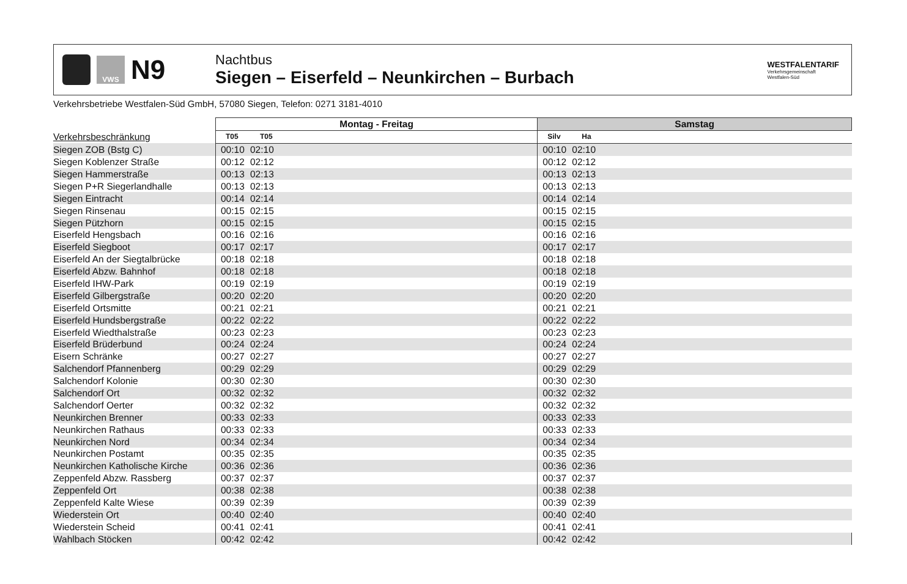VWS
N9
Nachtbus
Siegen – Eiserfeld – Neunkirchen – Burbach
WESTFALENTARIF
Verkehrsgemeinschaft
Westfalen-Süd
Verkehrsbetriebe Westfalen-Süd GmbH, 57080 Siegen, Telefon: 0271 3181-4010
| | Montag - Freitag | | | Samstag | | |
| --- | --- | --- | --- | --- | --- | --- |
| Verkehrsbeschränkung | T05 | T05 | | Silv | Ha | |
| Siegen ZOB (Bstg C) | 00:10 | 02:10 | | 00:10 | 02:10 | |
| Siegen Koblenzer Straße | 00:12 | 02:12 | | 00:12 | 02:12 | |
| Siegen Hammerstraße | 00:13 | 02:13 | | 00:13 | 02:13 | |
| Siegen P+R Siegerlandhalle | 00:13 | 02:13 | | 00:13 | 02:13 | |
| Siegen Eintracht | 00:14 | 02:14 | | 00:14 | 02:14 | |
| Siegen Rinsenau | 00:15 | 02:15 | | 00:15 | 02:15 | |
| Siegen Pützhorn | 00:15 | 02:15 | | 00:15 | 02:15 | |
| Eiserfeld Hengsbach | 00:16 | 02:16 | | 00:16 | 02:16 | |
| Eiserfeld Siegboot | 00:17 | 02:17 | | 00:17 | 02:17 | |
| Eiserfeld An der Siegtalbrücke | 00:18 | 02:18 | | 00:18 | 02:18 | |
| Eiserfeld Abzw. Bahnhof | 00:18 | 02:18 | | 00:18 | 02:18 | |
| Eiserfeld IHW-Park | 00:19 | 02:19 | | 00:19 | 02:19 | |
| Eiserfeld Gilbergstraße | 00:20 | 02:20 | | 00:20 | 02:20 | |
| Eiserfeld Ortsmitte | 00:21 | 02:21 | | 00:21 | 02:21 | |
| Eiserfeld Hundsbergstraße | 00:22 | 02:22 | | 00:22 | 02:22 | |
| Eiserfeld Wiedthalstraße | 00:23 | 02:23 | | 00:23 | 02:23 | |
| Eiserfeld Brüderbund | 00:24 | 02:24 | | 00:24 | 02:24 | |
| Eisern Schränke | 00:27 | 02:27 | | 00:27 | 02:27 | |
| Salchendorf Pfannenberg | 00:29 | 02:29 | | 00:29 | 02:29 | |
| Salchendorf Kolonie | 00:30 | 02:30 | | 00:30 | 02:30 | |
| Salchendorf Ort | 00:32 | 02:32 | | 00:32 | 02:32 | |
| Salchendorf Oerter | 00:32 | 02:32 | | 00:32 | 02:32 | |
| Neunkirchen Brenner | 00:33 | 02:33 | | 00:33 | 02:33 | |
| Neunkirchen Rathaus | 00:33 | 02:33 | | 00:33 | 02:33 | |
| Neunkirchen Nord | 00:34 | 02:34 | | 00:34 | 02:34 | |
| Neunkirchen Postamt | 00:35 | 02:35 | | 00:35 | 02:35 | |
| Neunkirchen Katholische Kirche | 00:36 | 02:36 | | 00:36 | 02:36 | |
| Zeppenfeld Abzw. Rassberg | 00:37 | 02:37 | | 00:37 | 02:37 | |
| Zeppenfeld Ort | 00:38 | 02:38 | | 00:38 | 02:38 | |
| Zeppenfeld Kalte Wiese | 00:39 | 02:39 | | 00:39 | 02:39 | |
| Wiederstein Ort | 00:40 | 02:40 | | 00:40 | 02:40 | |
| Wiederstein Scheid | 00:41 | 02:41 | | 00:41 | 02:41 | |
| Wahlbach Stöcken | 00:42 | 02:42 | | 00:42 | 02:42 | |